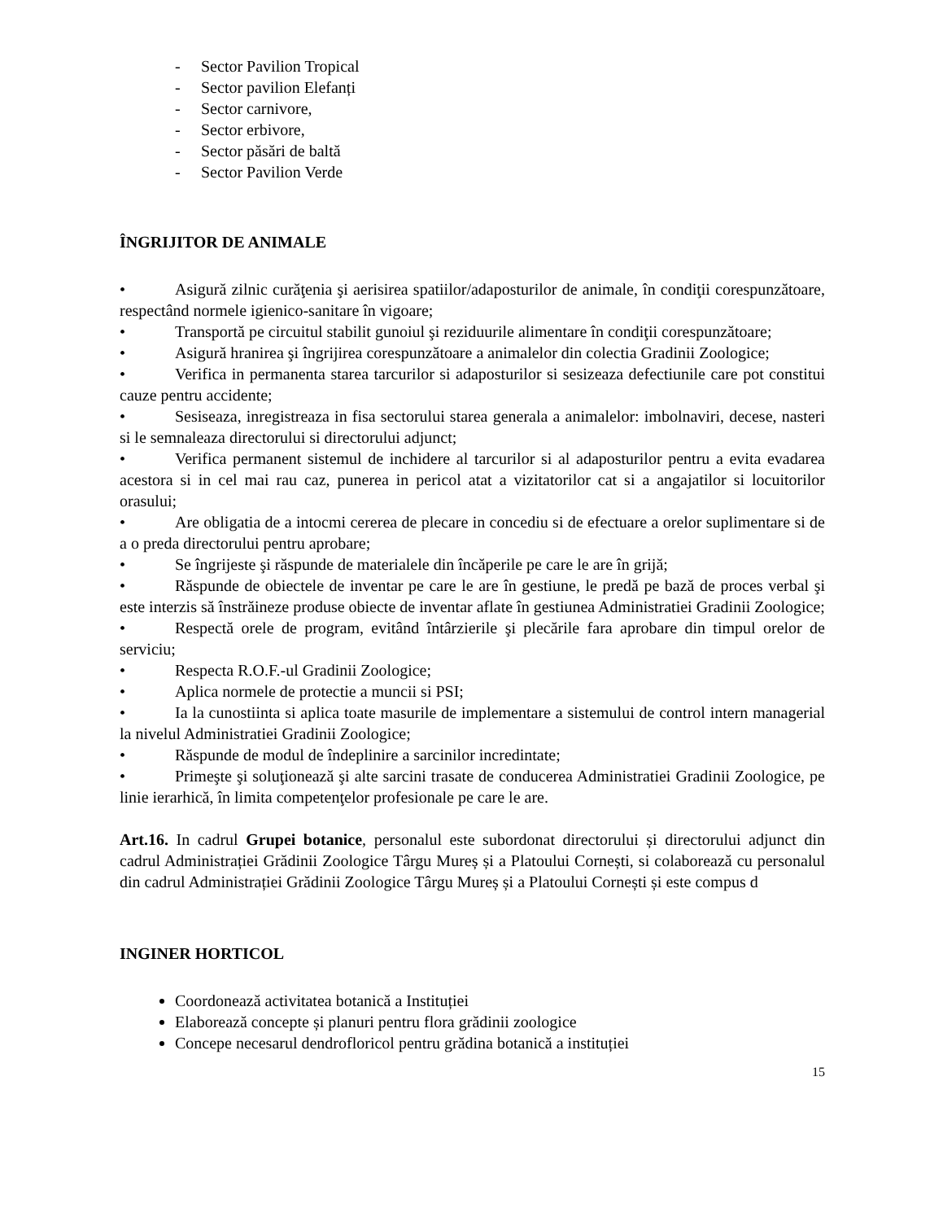- Sector Pavilion Tropical
- Sector pavilion Elefanți
- Sector carnivore,
- Sector erbivore,
- Sector păsări de baltă
- Sector Pavilion Verde
ÎNGRIJITOR DE ANIMALE
• Asigură zilnic curăţenia şi aerisirea spatiilor/adaposturilor de animale, în condiţii corespunzătoare, respectând normele igienico-sanitare în vigoare;
• Transportă pe circuitul stabilit gunoiul şi reziduurile alimentare în condiţii corespunzătoare;
• Asigură hranirea şi îngrijirea corespunzătoare a animalelor din colectia Gradinii Zoologice;
• Verifica in permanenta starea tarcurilor si adaposturilor si sesizeaza defectiunile care pot constitui cauze pentru accidente;
• Sesiseaza, inregistreaza in fisa sectorului starea generala a animalelor: imbolnaviri, decese, nasteri si le semnaleaza directorului si directorului adjunct;
• Verifica permanent sistemul de inchidere al tarcurilor si al adaposturilor pentru a evita evadarea acestora si in cel mai rau caz, punerea in pericol atat a vizitatorilor cat si a angajatilor si locuitorilor orasului;
• Are obligatia de a intocmi cererea de plecare in concediu si de efectuare a orelor suplimentare si de a o preda directorului pentru aprobare;
• Se îngrijeste şi răspunde de materialele din încăperile pe care le are în grijă;
• Răspunde de obiectele de inventar pe care le are în gestiune, le predă pe bază de proces verbal şi este interzis să înstrăineze produse obiecte de inventar aflate în gestiunea Administratiei Gradinii Zoologice;
• Respectă orele de program, evitând întârzierile şi plecările fara aprobare din timpul orelor de serviciu;
• Respecta R.O.F.-ul Gradinii Zoologice;
• Aplica normele de protectie a muncii si PSI;
• Ia la cunostiinta si aplica toate masurile de implementare a sistemului de control intern managerial la nivelul Administratiei Gradinii Zoologice;
• Răspunde de modul de îndeplinire a sarcinilor incredintate;
• Primeşte şi soluţionează şi alte sarcini trasate de conducerea Administratiei Gradinii Zoologice, pe linie ierarhică, în limita competenţelor profesionale pe care le are.
Art.16. In cadrul Grupei botanice, personalul este subordonat directorului și directorului adjunct din cadrul Administrației Grădinii Zoologice Târgu Mureș și a Platoului Cornești, si colaborează cu personalul din cadrul Administrației Grădinii Zoologice Târgu Mureș și a Platoului Cornești și este compus d
INGINER HORTICOL
Coordonează activitatea botanică a Instituției
Elaborează concepte și planuri pentru flora grădinii zoologice
Concepe necesarul dendrofloricol pentru grădina botanică a instituției
15